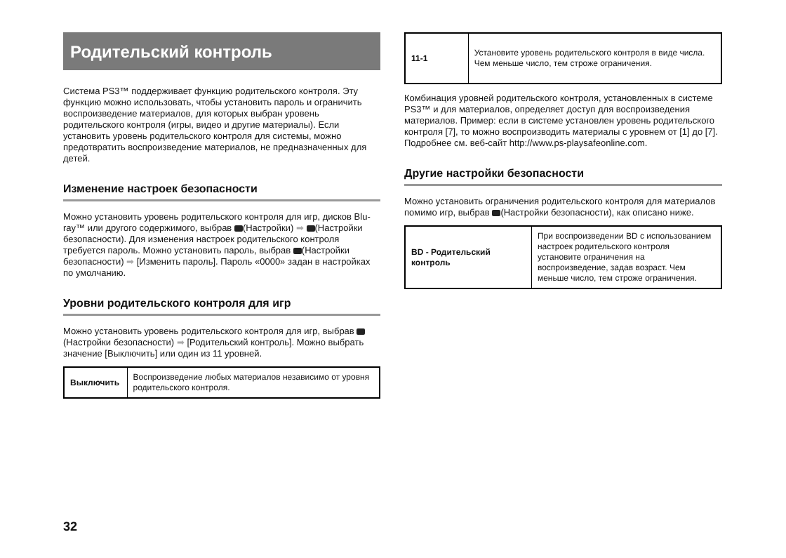Родительский контроль
Система PS3™ поддерживает функцию родительского контроля. Эту функцию можно использовать, чтобы установить пароль и ограничить воспроизведение материалов, для которых выбран уровень родительского контроля (игры, видео и другие материалы). Если установить уровень родительского контроля для системы, можно предотвратить воспроизведение материалов, не предназначенных для детей.
Изменение настроек безопасности
Можно установить уровень родительского контроля для игр, дисков Blu-ray™ или другого содержимого, выбрав (Настройки) ➡ (Настройки безопасности). Для изменения настроек родительского контроля требуется пароль. Можно установить пароль, выбрав (Настройки безопасности) ➡ [Изменить пароль]. Пароль «0000» задан в настройках по умолчанию.
Уровни родительского контроля для игр
Можно установить уровень родительского контроля для игр, выбрав (Настройки безопасности) ➡ [Родительский контроль]. Можно выбрать значение [Выключить] или один из 11 уровней.
| Выключить | Воспроизведение любых материалов независимо от уровня родительского контроля. |
| 11-1 | Установите уровень родительского контроля в виде числа. Чем меньше число, тем строже ограничения. |
Комбинация уровней родительского контроля, установленных в системе PS3™ и для материалов, определяет доступ для воспроизведения материалов. Пример: если в системе установлен уровень родительского контроля [7], то можно воспроизводить материалы с уровнем от [1] до [7].
Подробнее см. веб-сайт http://www.ps-playsafeonline.com.
Другие настройки безопасности
Можно установить ограничения родительского контроля для материалов помимо игр, выбрав (Настройки безопасности), как описано ниже.
| BD - Родительский контроль | При воспроизведении BD с использованием настроек родительского контроля установите ограничения на воспроизведение, задав возраст. Чем меньше число, тем строже ограничения. |
32